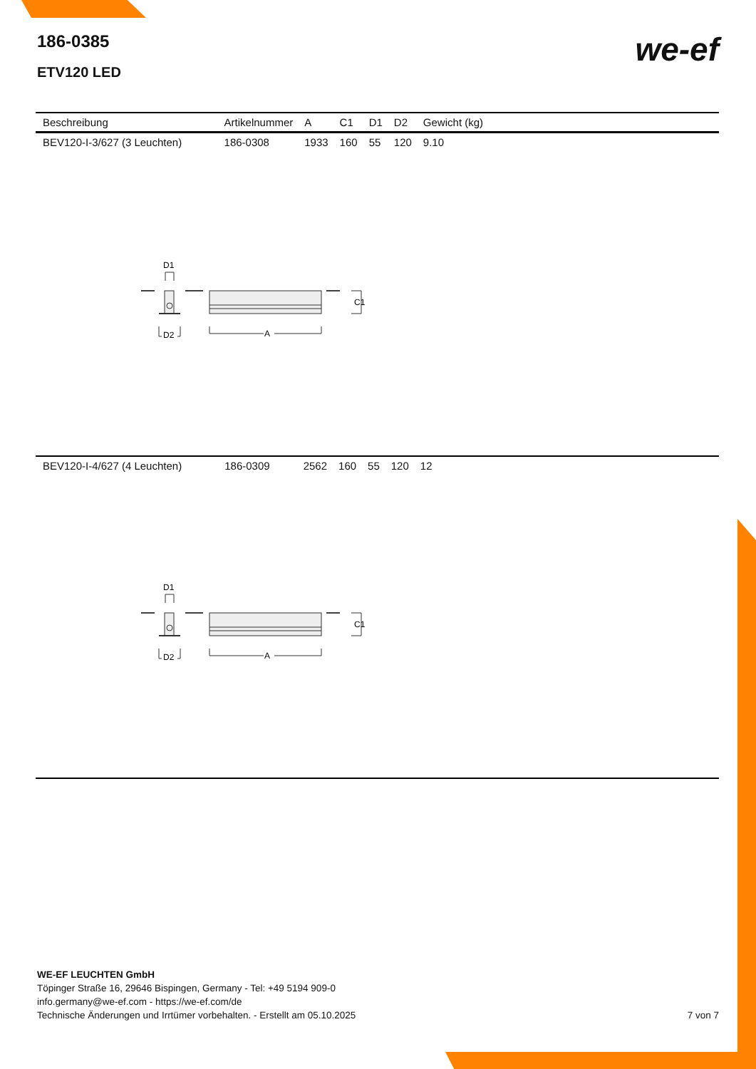186-0385
ETV120 LED
we-ef
| Beschreibung | Artikelnummer | A | C1 | D1 | D2 | Gewicht (kg) |
| --- | --- | --- | --- | --- | --- | --- |
| BEV120-I-3/627 (3 Leuchten) | 186-0308 | 1933 | 160 | 55 | 120 | 9.10 |
D1
C1
D2
A
| BEV120-I-4/627 (4 Leuchten) | 186-0309 | 2562 | 160 | 55 | 120 | 12 |
D1
C1
D2
A
WE-EF LEUCHTEN GmbH
Töpinger Straße 16, 29646 Bispingen, Germany - Tel: +49 5194 909-0
info.germany@we-ef.com - https://we-ef.com/de
Technische Änderungen und Irrtümer vorbehalten. - Erstellt am 05.10.2025 7 von 7